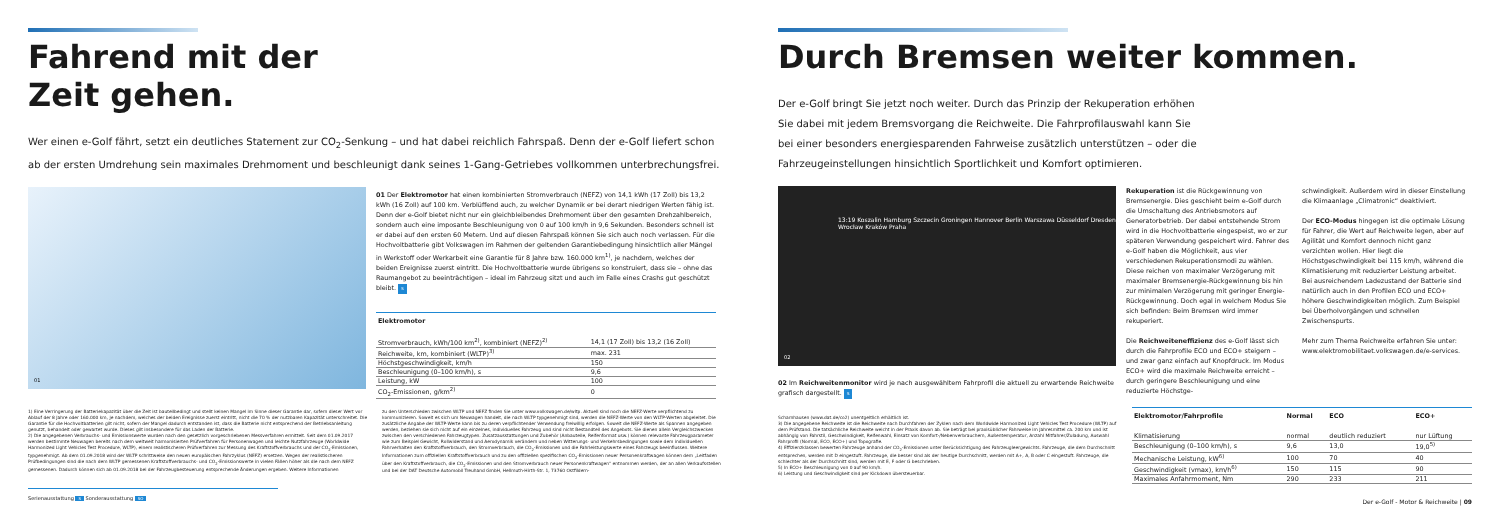Fahrend mit der
Zeit gehen.
Wer einen e-Golf fährt, setzt ein deutliches Statement zur CO<sub>2</sub>-Senkung – und hat dabei reichlich Fahrspaß. Denn der e-Golf liefert schon ab der ersten Umdrehung sein maximales Drehmoment und beschleunigt dank seines 1-Gang-Getriebes vollkommen unterbrechungsfrei.
01
01 Der Elektromotor hat einen kombinierten Stromverbrauch (NEFZ) von 14,1 kWh (17 Zoll) bis 13,2 kWh (16 Zoll) auf 100 km. Verblüffend auch, zu welcher Dynamik er bei derart niedrigen Werten fähig ist. Denn der e-Golf bietet nicht nur ein gleichbleibendes Drehmoment über den gesamten Drehzahlbereich, sondern auch eine imposante Beschleunigung von 0 auf 100 km/h in 9,6 Sekunden. Besonders schnell ist er dabei auf den ersten 60 Metern. Und auf diesen Fahrspaß können Sie sich auch noch verlassen. Für die Hochvoltbatterie gibt Volkswagen im Rahmen der geltenden Garantiebedingung hinsichtlich aller Mängel in Werkstoff oder Werkarbeit eine Garantie für 8 Jahre bzw. 160.000 km<sup>1)</sup>, je nachdem, welches der beiden Ereignisse zuerst eintritt. Die Hochvoltbatterie wurde übrigens so konstruiert, dass sie – ohne das Raumangebot zu beeinträchtigen – ideal im Fahrzeug sitzt und auch im Falle eines Crashs gut geschützt bleibt. S
| Elektromotor | |
| --- | --- |
| Stromverbrauch, kWh/100 km<sup>2)</sup>, kombiniert (NEFZ)<sup>2)</sup> | 14,1 (17 Zoll) bis 13,2 (16 Zoll) |
| Reichweite, km, kombiniert (WLTP)<sup>3)</sup> | max. 231 |
| Höchstgeschwindigkeit, km/h | 150 |
| Beschleunigung (0–100 km/h), s | 9,6 |
| Leistung, kW | 100 |
| CO<sub>2</sub>-Emissionen, g/km<sup>2)</sup> | 0 |
1) Eine Verringerung der Batteriekapazität über die Zeit ist bauteilbedingt und stellt keinen Mangel im Sinne dieser Garantie dar, sofern dieser Wert vor Ablauf der 8 Jahre oder 160.000 km, je nachdem, welches der beiden Ereignisse zuerst eintritt, nicht die 70 % der nutzbaren Kapazität unterschreitet. Die Garantie für die Hochvoltbatterien gilt nicht, sofern der Mangel dadurch entstanden ist, dass die Batterie nicht entsprechend der Betriebsanleitung genutzt, behandelt oder gewartet wurde. Dieses gilt insbesondere für das Laden der Batterie.
2) Die angegebenen Verbrauchs- und Emissionswerte wurden nach den gesetzlich vorgeschriebenen Messverfahren ermittelt. Seit dem 01.09.2017 werden bestimmte Neuwagen bereits nach dem weltweit harmonisierten Prüfverfahren für Personenwagen und leichte Nutzfahrzeuge (Worldwide Harmonized Light Vehicles Test Procedure, WLTP), einem realistischeren Prüfverfahren zur Messung des Kraftstoffverbrauchs und der CO<sub>2</sub>-Emissionen, typgenehmigt. Ab dem 01.09.2018 wird der WLTP schrittweise den neuen europäischen Fahrzyklus (NEFZ) ersetzen. Wegen der realistischeren Prüfbedingungen sind die nach dem WLTP gemessenen Kraftstoffverbrauchs- und CO<sub>2</sub>-Emissionswerte in vielen Fällen höher als die nach dem NEFZ gemessenen. Dadurch können sich ab 01.09.2018 bei der Fahrzeugbesteuerung entsprechende Änderungen ergeben. Weitere Informationen
zu den Unterschieden zwischen WLTP und NEFZ finden Sie unter www.volkswagen.de/wltp. Aktuell sind noch die NEFZ-Werte verpflichtend zu kommunizieren. Soweit es sich um Neuwagen handelt, die nach WLTP typgenehmigt sind, werden die NEFZ-Werte von den WLTP-Werten abgeleitet. Die zusätzliche Angabe der WLTP-Werte kann bis zu deren verpflichtender Verwendung freiwillig erfolgen. Soweit die NEFZ-Werte als Spannen angegeben werden, beziehen sie sich nicht auf ein einzelnes, individuelles Fahrzeug und sind nicht Bestandteil des Angebots. Sie dienen allein Vergleichszwecken zwischen den verschiedenen Fahrzeugtypen. Zusatzausstattungen und Zubehör (Anbauteile, Reifenformat usw.) können relevante Fahrzeugparameter wie zum Beispiel Gewicht, Rollwiderstand und Aerodynamik verändern und neben Witterungs- und Verkehrsbedingungen sowie dem individuellen Fahrverhalten den Kraftstoffverbrauch, den Stromverbrauch, die CO<sub>2</sub>-Emissionen und die Fahrleistungswerte eines Fahrzeugs beeinflussen. Weitere Informationen zum offiziellen Kraftstoffverbrauch und zu den offiziellen spezifischen CO<sub>2</sub>-Emissionen neuer Personenkraftwagen können dem „Leitfaden über den Kraftstoffverbrauch, die CO<sub>2</sub>-Emissionen und den Stromverbrauch neuer Personenkraftwagen“ entnommen werden, der an allen Verkaufsstellen und bei der DAT Deutsche Automobil Treuhand GmbH, Hellmuth-Hirth-Str. 1, 73760 Ostfildern-
Serienausstattung S Sonderausstattung SO
Durch Bremsen weiter kommen.
Der e-Golf bringt Sie jetzt noch weiter. Durch das Prinzip der Rekuperation erhöhen Sie dabei mit jedem Bremsvorgang die Reichweite. Die Fahrprofilauswahl kann Sie bei einer besonders energiesparenden Fahrweise zusätzlich unterstützen – oder die Fahrzeugeinstellungen hinsichtlich Sportlichkeit und Komfort optimieren.
13:19 Koszalin Hamburg Szczecin Groningen Hannover Berlin Warszawa Düsseldorf Dresden Wrocław Kraków Praha
02
02 Im Reichweitenmonitor wird je nach ausgewähltem Fahrprofil die aktuell zu erwartende Reichweite grafisch dargestellt. S
Rekuperation ist die Rückgewinnung von Bremsenergie. Dies geschieht beim e-Golf durch die Umschaltung des Antriebsmotors auf Generatorbetrieb. Der dabei entstehende Strom wird in die Hochvoltbatterie eingespeist, wo er zur späteren Verwendung gespeichert wird. Fahrer des e-Golf haben die Möglichkeit, aus vier verschiedenen Rekuperationsmodi zu wählen. Diese reichen von maximaler Verzögerung mit maximaler Bremsenergie-Rückgewinnung bis hin zur minimalen Verzögerung mit geringer Energie-Rückgewinnung. Doch egal in welchem Modus Sie sich befinden: Beim Bremsen wird immer rekuperiert.
Die Reichweiteneffizienz des e-Golf lässt sich durch die Fahrprofile ECO und ECO+ steigern – und zwar ganz einfach auf Knopfdruck. Im Modus ECO+ wird die maximale Reichweite erreicht – durch geringere Beschleunigung und eine reduzierte Höchstge-
schwindigkeit. Außerdem wird in dieser Einstellung die Klimaanlage „Climatronic“ deaktiviert.
Der ECO-Modus hingegen ist die optimale Lösung für Fahrer, die Wert auf Reichweite legen, aber auf Agilität und Komfort dennoch nicht ganz verzichten wollen. Hier liegt die Höchstgeschwindigkeit bei 115 km/h, während die Klimatisierung mit reduzierter Leistung arbeitet. Bei ausreichendem Ladezustand der Batterie sind natürlich auch in den Profilen ECO und ECO+ höhere Geschwindigkeiten möglich. Zum Beispiel bei Überholvorgängen und schnellen Zwischenspurts.
Mehr zum Thema Reichweite erfahren Sie unter: www.elektromobilitaet.volkswagen.de/e-services.
Scharnhausen (www.dat.de/co2) unentgeltlich erhältlich ist.
3) Die angegebene Reichweite ist die Reichweite nach Durchfahren der Zyklen nach dem Worldwide Harmonized Light Vehicles Test Procedure (WLTP) auf dem Prüfstand. Die tatsächliche Reichweite weicht in der Praxis davon ab. Sie beträgt bei praxisüblicher Fahrweise im Jahresmittel ca. 200 km und ist abhängig von Fahrstil, Geschwindigkeit, Reifenwahl, Einsatz von Komfort-/Nebenverbrauchern, Außentemperatur, Anzahl Mitfahrer/Zuladung, Auswahl Fahrprofil (Normal, ECO, ECO+) und Topografie.
4) Effizienzklassen bewerten Fahrzeuge anhand der CO<sub>2</sub>-Emissionen unter Berücksichtigung des Fahrzeugleergewichts. Fahrzeuge, die dem Durchschnitt entsprechen, werden mit D eingestuft. Fahrzeuge, die besser sind als der heutige Durchschnitt, werden mit A+, A, B oder C eingestuft. Fahrzeuge, die schlechter als der Durchschnitt sind, werden mit E, F oder G beschrieben.
5) In ECO+ Beschleunigung von 0 auf 90 km/h.
6) Leistung und Geschwindigkeit sind per Kickdown übersteuerbar.
| Elektromotor/Fahrprofile | Normal | ECO | ECO+ |
| --- | --- | --- | --- |
| Klimatisierung | normal | deutlich reduziert | nur Lüftung |
| Beschleunigung (0–100 km/h), s | 9,6 | 13,0 | 19,0<sup>5)</sup> |
| Mechanische Leistung, kW<sup>6)</sup> | 100 | 70 | 40 |
| Geschwindigkeit (vmax), km/h<sup>6)</sup> | 150 | 115 | 90 |
| Maximales Anfahrmoment, Nm | 290 | 233 | 211 |
Der e-Golf - Motor & Reichweite | 09